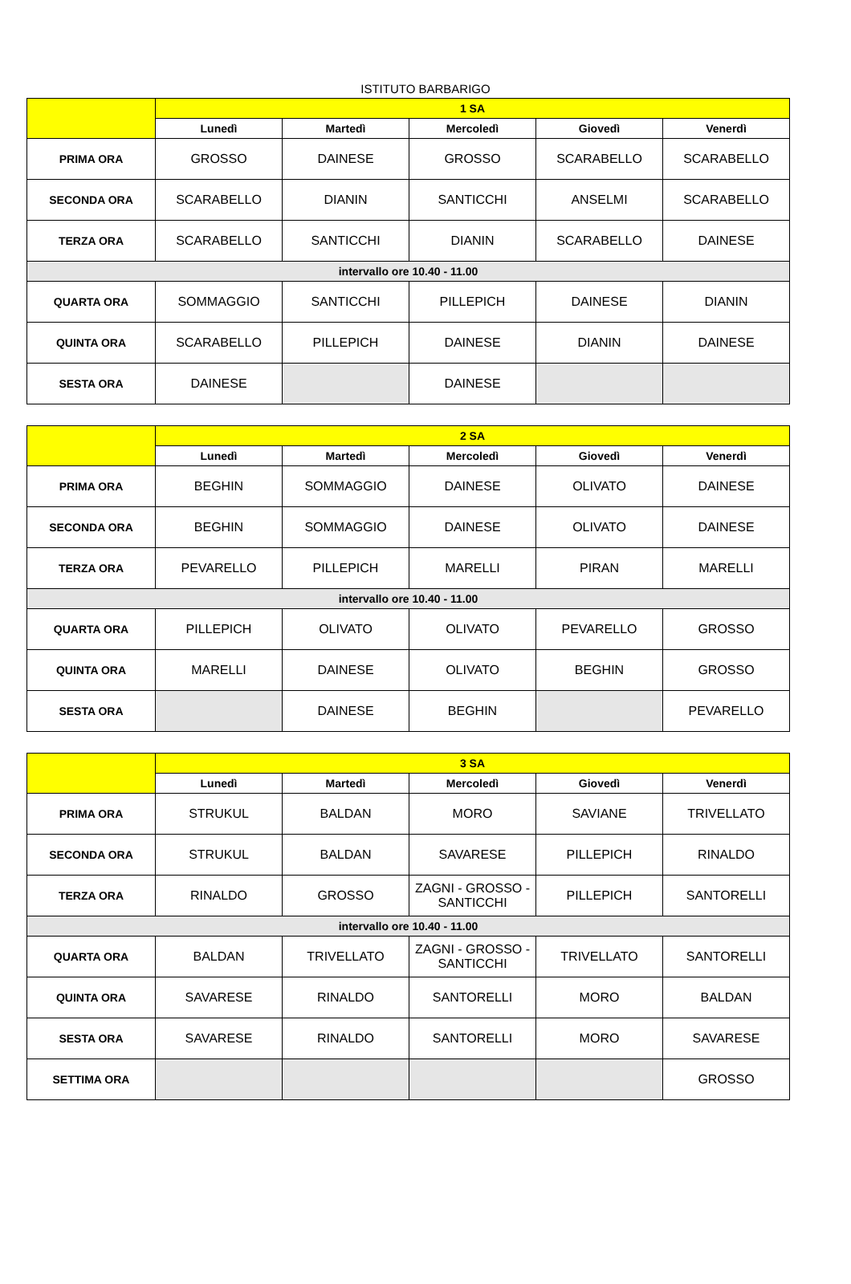ISTITUTO BARBARIGO
| | 1 SA | | | | |
| --- | --- | --- | --- | --- | --- |
| | Lunedì | Martedì | Mercoledì | Giovedì | Venerdì |
| PRIMA ORA | GROSSO | DAINESE | GROSSO | SCARABELLO | SCARABELLO |
| SECONDA ORA | SCARABELLO | DIANIN | SANTICCHI | ANSELMI | SCARABELLO |
| TERZA ORA | SCARABELLO | SANTICCHI | DIANIN | SCARABELLO | DAINESE |
| intervallo ore 10.40 - 11.00 | | | | | |
| QUARTA ORA | SOMMAGGIO | SANTICCHI | PILLEPICH | DAINESE | DIANIN |
| QUINTA ORA | SCARABELLO | PILLEPICH | DAINESE | DIANIN | DAINESE |
| SESTA ORA | DAINESE | | DAINESE | | |
| | 2 SA | | | | |
| --- | --- | --- | --- | --- | --- |
| | Lunedì | Martedì | Mercoledì | Giovedì | Venerdì |
| PRIMA ORA | BEGHIN | SOMMAGGIO | DAINESE | OLIVATO | DAINESE |
| SECONDA ORA | BEGHIN | SOMMAGGIO | DAINESE | OLIVATO | DAINESE |
| TERZA ORA | PEVARELLO | PILLEPICH | MARELLI | PIRAN | MARELLI |
| intervallo ore 10.40 - 11.00 | | | | | |
| QUARTA ORA | PILLEPICH | OLIVATO | OLIVATO | PEVARELLO | GROSSO |
| QUINTA ORA | MARELLI | DAINESE | OLIVATO | BEGHIN | GROSSO |
| SESTA ORA | | DAINESE | BEGHIN | | PEVARELLO |
| | 3 SA | | | | |
| --- | --- | --- | --- | --- | --- |
| | Lunedì | Martedì | Mercoledì | Giovedì | Venerdì |
| PRIMA ORA | STRUKUL | BALDAN | MORO | SAVIANE | TRIVELLATO |
| SECONDA ORA | STRUKUL | BALDAN | SAVARESE | PILLEPICH | RINALDO |
| TERZA ORA | RINALDO | GROSSO | ZAGNI - GROSSO - SANTICCHI | PILLEPICH | SANTORELLI |
| intervallo ore 10.40 - 11.00 | | | | | |
| QUARTA ORA | BALDAN | TRIVELLATO | ZAGNI - GROSSO - SANTICCHI | TRIVELLATO | SANTORELLI |
| QUINTA ORA | SAVARESE | RINALDO | SANTORELLI | MORO | BALDAN |
| SESTA ORA | SAVARESE | RINALDO | SANTORELLI | MORO | SAVARESE |
| SETTIMA ORA | | | | | GROSSO |